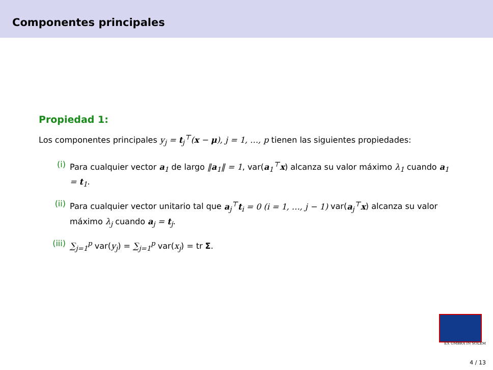Componentes principales
Propiedad 1:
Los componentes principales y<sub>j</sub> = t<sub>j</sub><sup>⊤</sup>(x − μ), j = 1, …, p tienen las siguientes propiedades:
(i) Para cualquier vector a<sub>1</sub> de largo ‖a<sub>1</sub>‖ = 1, var(a<sub>1</sub><sup>⊤</sup>x) alcanza su valor máximo λ<sub>1</sub> cuando a<sub>1</sub> = t<sub>1</sub>.
(ii) Para cualquier vector unitario tal que a<sub>j</sub><sup>⊤</sup>t<sub>i</sub> = 0 (i = 1, …, j − 1) var(a<sub>j</sub><sup>⊤</sup>x) alcanza su valor máximo λ<sub>j</sub> cuando a<sub>j</sub> = t<sub>j</sub>.
(iii) ∑<sub>j=1</sub><sup>p</sup> var(y<sub>j</sub>) = ∑<sub>j=1</sub><sup>p</sup> var(x<sub>j</sub>) = tr Σ.
EX UMBRA IN SOLEM
4 / 13